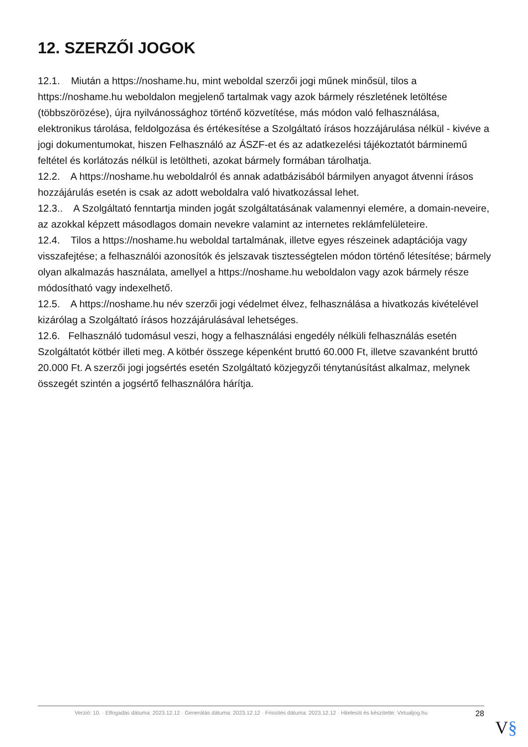12. SZERZŐI JOGOK
12.1. Miután a https://noshame.hu, mint weboldal szerzői jogi műnek minősül, tilos a https://noshame.hu weboldalon megjelenő tartalmak vagy azok bármely részletének letöltése (többszörözése), újra nyilvánossághoz történő közvetítése, más módon való felhasználása, elektronikus tárolása, feldolgozása és értékesítése a Szolgáltató írásos hozzájárulása nélkül - kivéve a jogi dokumentumokat, hiszen Felhasználó az ÁSZF-et és az adatkezelési tájékoztatót bárminemű feltétel és korlátozás nélkül is letöltheti, azokat bármely formában tárolhatja.
12.2. A https://noshame.hu weboldalról és annak adatbázisából bármilyen anyagot átvenni írásos hozzájárulás esetén is csak az adott weboldalra való hivatkozással lehet.
12.3.. A Szolgáltató fenntartja minden jogát szolgáltatásának valamennyi elemére, a domain-neveire, az azokkal képzett másodlagos domain nevekre valamint az internetes reklámfelületeire.
12.4. Tilos a https://noshame.hu weboldal tartalmának, illetve egyes részeinek adaptációja vagy visszafejtése; a felhasználói azonosítók és jelszavak tisztességtelen módon történő létesítése; bármely olyan alkalmazás használata, amellyel a https://noshame.hu weboldalon vagy azok bármely része módosítható vagy indexelhető.
12.5. A https://noshame.hu név szerzői jogi védelmet élvez, felhasználása a hivatkozás kivételével kizárólag a Szolgáltató írásos hozzájárulásával lehetséges.
12.6. Felhasználó tudomásul veszi, hogy a felhasználási engedély nélküli felhasználás esetén Szolgáltatót kötbér illeti meg. A kötbér összege képenként bruttó 60.000 Ft, illetve szavanként bruttó 20.000 Ft. A szerzői jogi jogsértés esetén Szolgáltató közjegyzői ténytanúsítást alkalmaz, melynek összegét szintén a jogsértő felhasználóra hárítja.
Verzió: 10. · Elfogadás dátuma: 2023.12.12 · Generálás dátuma: 2023.12.12 · Frissítés dátuma: 2023.12.12 · Hitelesíti és készítette: Virtualjog.hu
28
V§